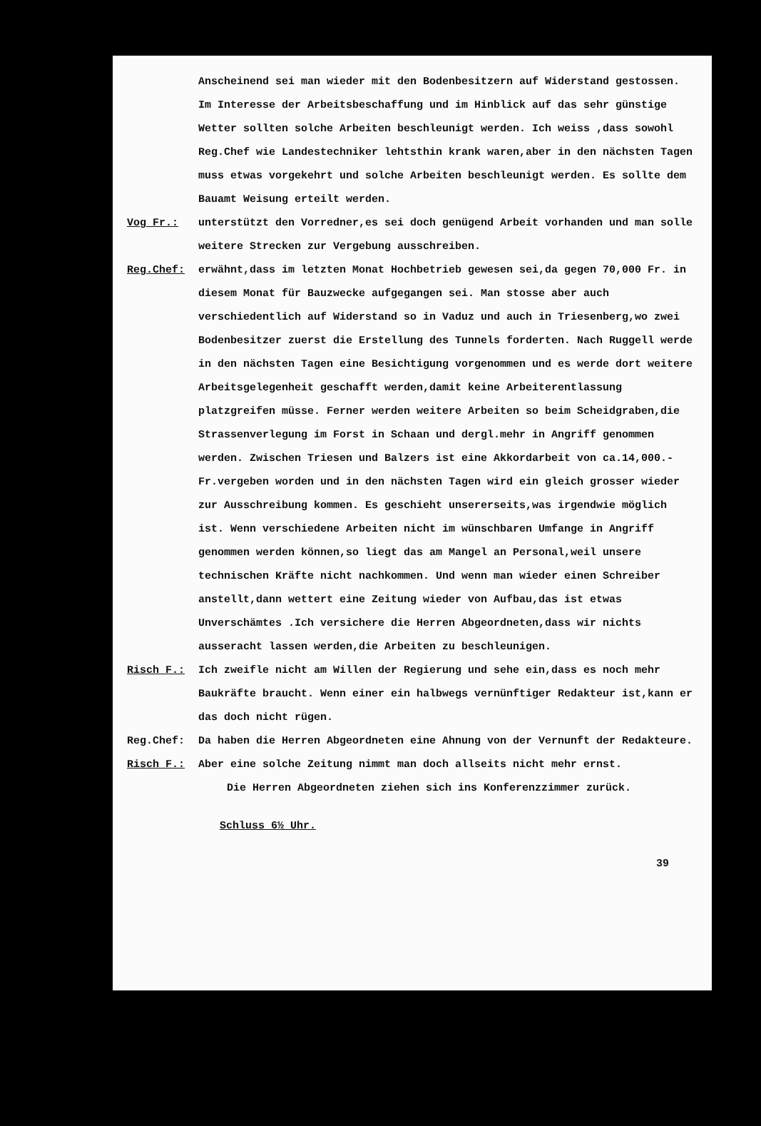Anscheinend sei man wieder mit den Bodenbesitzern auf Widerstand gestossen. Im Interesse der Arbeitsbeschaffung und im Hinblick auf das sehr günstige Wetter sollten solche Arbeiten beschleunigt werden. Ich weiss ,dass sowohl Reg.Chef wie Landestechniker lehtsthin krank waren,aber in den nächsten Tagen muss etwas vorgekehrt und solche Arbeiten beschleunigt werden. Es sollte dem Bauamt Weisung erteilt werden.
Vog Fr.: unterstützt den Vorredner,es sei doch genügend Arbeit vorhanden und man solle weitere Strecken zur Vergebung ausschreiben.
Reg.Chef: erwähnt,dass im letzten Monat Hochbetrieb gewesen sei,da gegen 70,000 Fr. in diesem Monat für Bauzwecke aufgegangen sei. Man stosse aber auch verschiedentlich auf Widerstand so in Vaduz und auch in Triesenberg,wo zwei Bodenbesitzer zuerst die Erstellung des Tunnels forderten. Nach Ruggell werde in den nächsten Tagen eine Besichtigung vorgenommen und es werde dort weitere Arbeitsgelegenheit geschafft werden,damit keine Arbeiterentlassung platzgreifen müsse. Ferner werden weitere Arbeiten so beim Scheidgraben,die Strassenverlegung im Forst in Schaan und dergl.mehr in Angriff genommen werden. Zwischen Triesen und Balzers ist eine Akkordarbeit von ca.14,000.- Fr.vergeben worden und in den nächsten Tagen wird ein gleich grosser wieder zur Ausschreibung kommen. Es geschieht unsererseits,was irgendwie möglich ist. Wenn verschiedene Arbeiten nicht im wünschbaren Umfange in Angriff genommen werden können,so liegt das am Mangel an Personal,weil unsere technischen Kräfte nicht nachkommen. Und wenn man wieder einen Schreiber anstellt,dann wettert eine Zeitung wieder von Aufbau,das ist etwas Unverschämtes .Ich versichere die Herren Abgeordneten,dass wir nichts ausseracht lassen werden,die Arbeiten zu beschleunigen.
Risch F.: Ich zweifle nicht am Willen der Regierung und sehe ein,dass es noch mehr Baukräfte braucht. Wenn einer ein halbwegs vernünftiger Redakteur ist,kann er das doch nicht rügen.
Reg.Chef: Da haben die Herren Abgeordneten eine Ahnung von der Vernunft der Redakteure.
Risch F.: Aber eine solche Zeitung nimmt man doch allseits nicht mehr ernst.
Die Herren Abgeordneten ziehen sich ins Konferenzzimmer zurück.
Schluss 6½ Uhr.
39